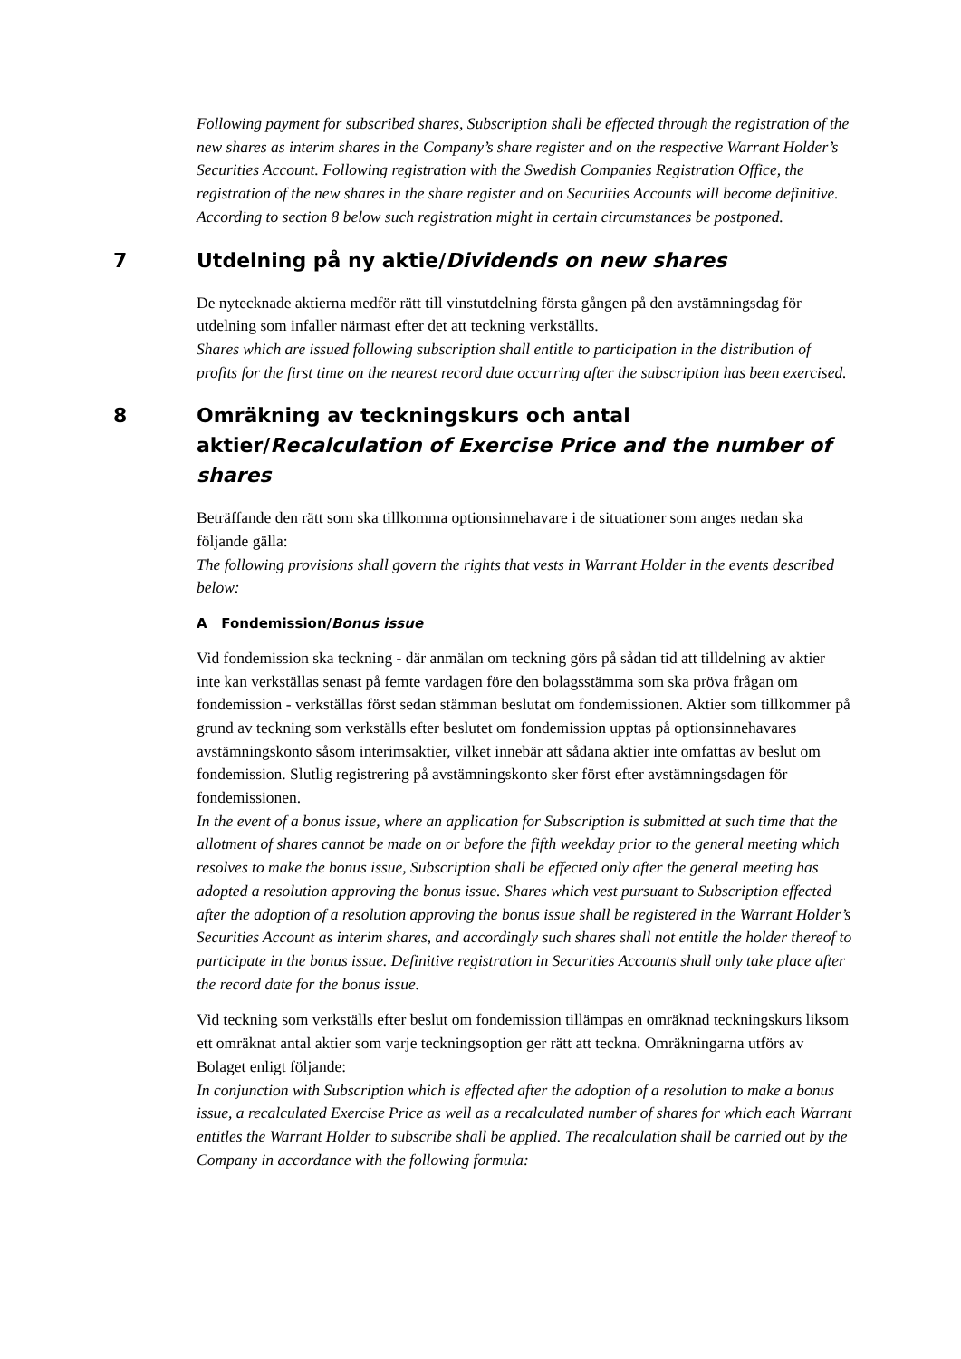Following payment for subscribed shares, Subscription shall be effected through the registration of the new shares as interim shares in the Company’s share register and on the respective Warrant Holder’s Securities Account. Following registration with the Swedish Companies Registration Office, the registration of the new shares in the share register and on Securities Accounts will become definitive. According to section 8 below such registration might in certain circumstances be postponed.
7 Utdelning på ny aktie/Dividends on new shares
De nytecknade aktierna medför rätt till vinstutdelning första gången på den avstämningsdag för utdelning som infaller närmast efter det att teckning verkställts.
Shares which are issued following subscription shall entitle to participation in the distribution of profits for the first time on the nearest record date occurring after the subscription has been exercised.
8 Omräkning av teckningskurs och antal aktier/Recalculation of Exercise Price and the number of shares
Beträffande den rätt som ska tillkomma optionsinnehavare i de situationer som anges nedan ska följande gälla:
The following provisions shall govern the rights that vests in Warrant Holder in the events described below:
A Fondemission/Bonus issue
Vid fondemission ska teckning - där anmälan om teckning görs på sådan tid att tilldelning av aktier inte kan verkställas senast på femte vardagen före den bolagsstämma som ska pröva frågan om fondemission - verkställas först sedan stämman beslutat om fondemissionen. Aktier som tillkommer på grund av teckning som verkställs efter beslutet om fondemission upptas på optionsinnehavares avstämningskonto såsom interimsaktier, vilket innebär att sådana aktier inte omfattas av beslut om fondemission. Slutlig registrering på avstämningskonto sker först efter avstämningsdagen för fondemissionen.
In the event of a bonus issue, where an application for Subscription is submitted at such time that the allotment of shares cannot be made on or before the fifth weekday prior to the general meeting which resolves to make the bonus issue, Subscription shall be effected only after the general meeting has adopted a resolution approving the bonus issue. Shares which vest pursuant to Subscription effected after the adoption of a resolution approving the bonus issue shall be registered in the Warrant Holder’s Securities Account as interim shares, and accordingly such shares shall not entitle the holder thereof to participate in the bonus issue. Definitive registration in Securities Accounts shall only take place after the record date for the bonus issue.
Vid teckning som verkställs efter beslut om fondemission tillämpas en omräknad teckningskurs liksom ett omräknat antal aktier som varje teckningsoption ger rätt att teckna. Omräkningarna utförs av Bolaget enligt följande:
In conjunction with Subscription which is effected after the adoption of a resolution to make a bonus issue, a recalculated Exercise Price as well as a recalculated number of shares for which each Warrant entitles the Warrant Holder to subscribe shall be applied. The recalculation shall be carried out by the Company in accordance with the following formula: